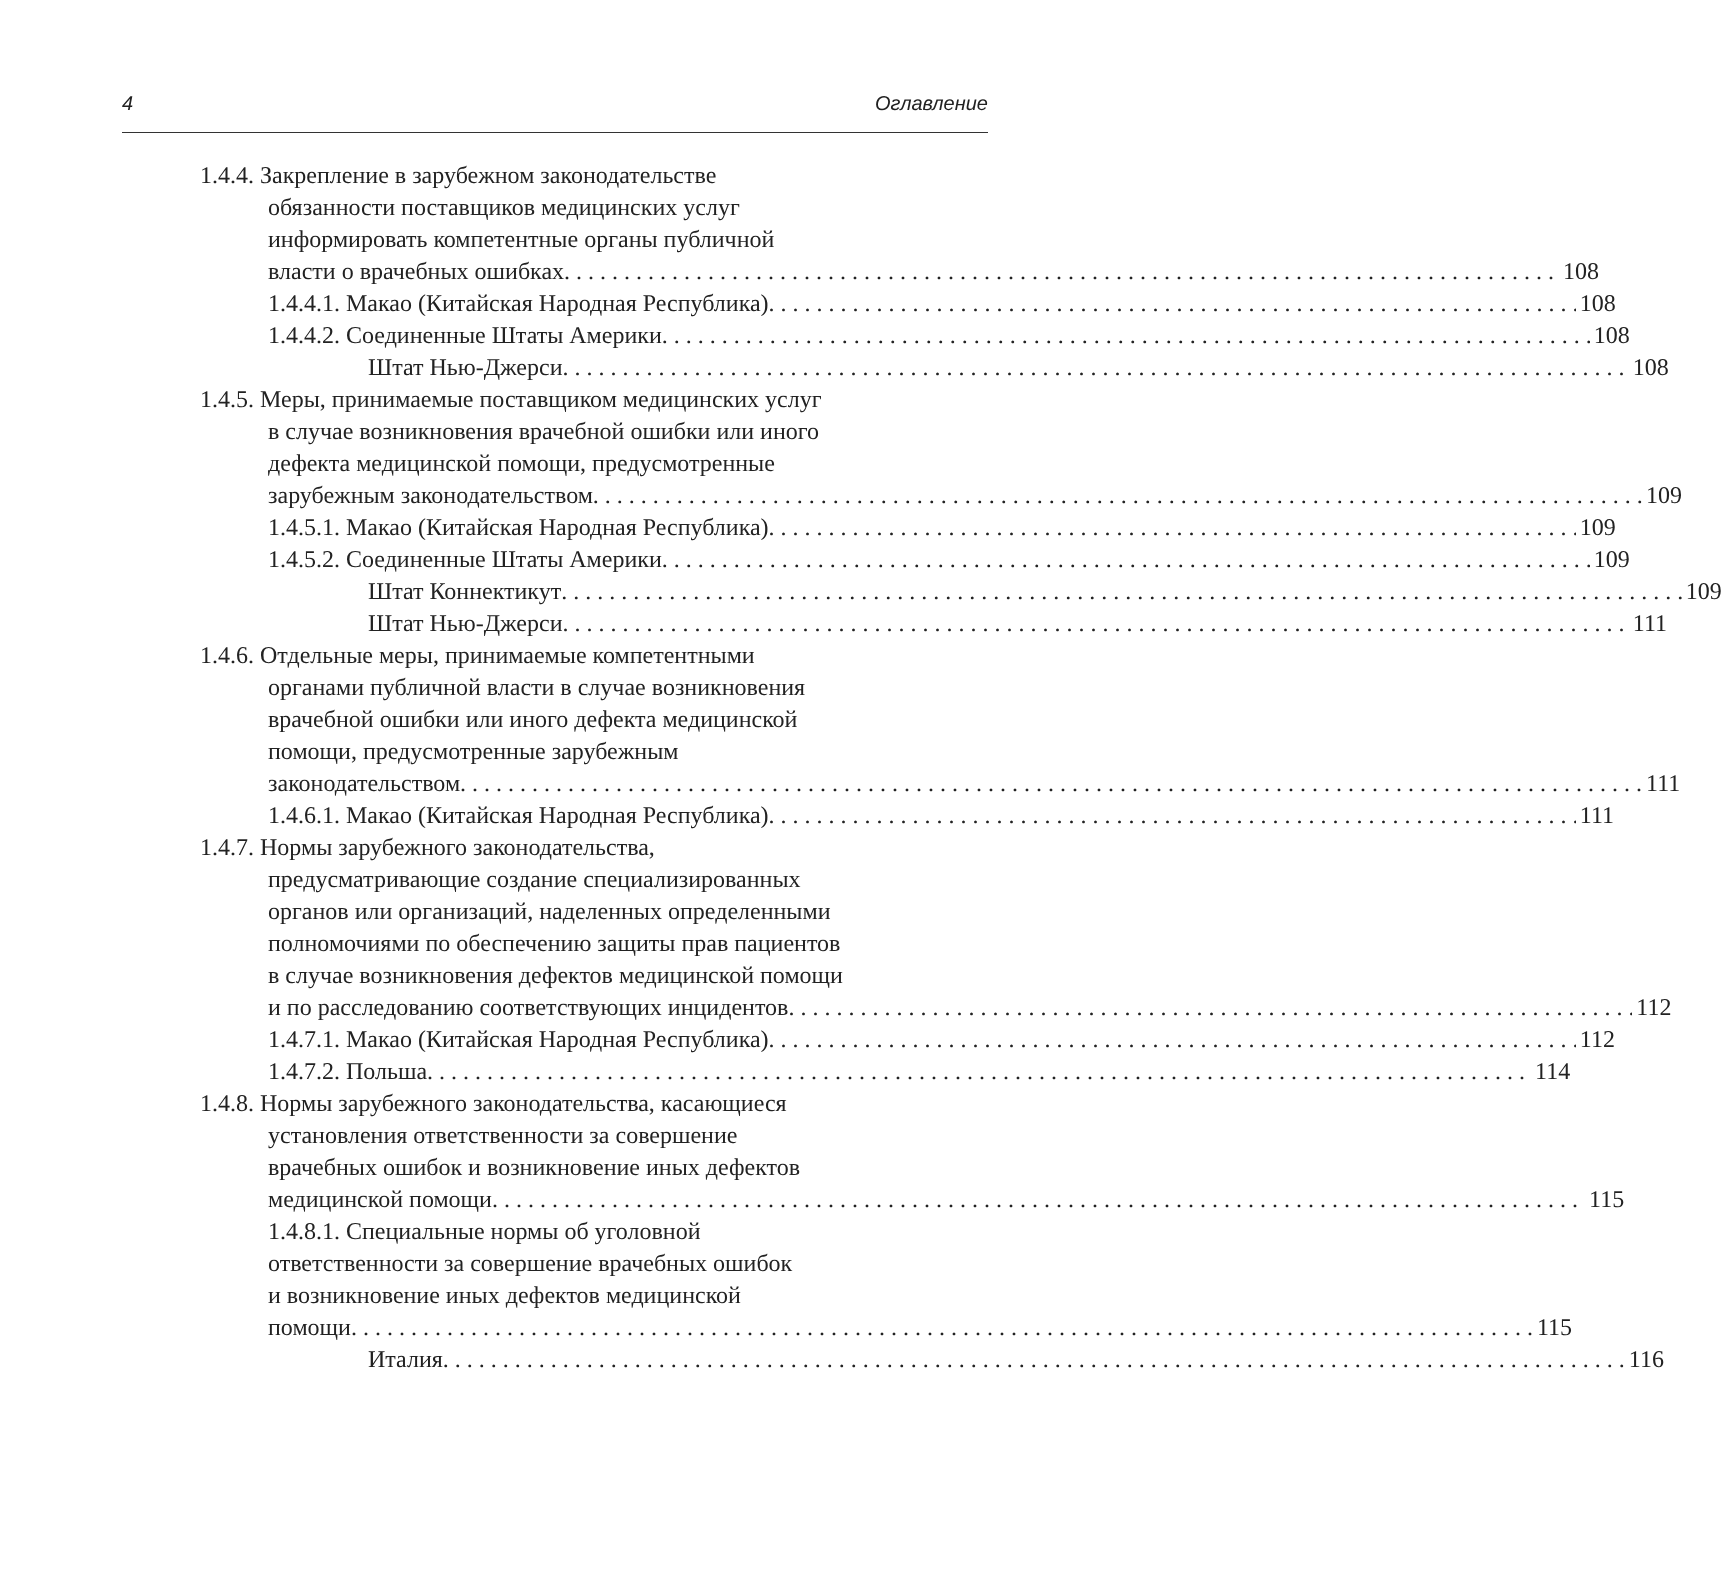4 Оглавление
1.4.4. Закрепление в зарубежном законодательстве
обязанности поставщиков медицинских услуг
информировать компетентные органы публичной
власти о врачебных ошибках 108
1.4.4.1. Макао (Китайская Народная Республика) 108
1.4.4.2. Соединенные Штаты Америки 108
Штат Нью-Джерси 108
1.4.5. Меры, принимаемые поставщиком медицинских услуг
в случае возникновения врачебной ошибки или иного
дефекта медицинской помощи, предусмотренные
зарубежным законодательством 109
1.4.5.1. Макао (Китайская Народная Республика) 109
1.4.5.2. Соединенные Штаты Америки 109
Штат Коннектикут 109
Штат Нью-Джерси 111
1.4.6. Отдельные меры, принимаемые компетентными
органами публичной власти в случае возникновения
врачебной ошибки или иного дефекта медицинской
помощи, предусмотренные зарубежным
законодательством 111
1.4.6.1. Макао (Китайская Народная Республика) 111
1.4.7. Нормы зарубежного законодательства,
предусматривающие создание специализированных
органов или организаций, наделенных определенными
полномочиями по обеспечению защиты прав пациентов
в случае возникновения дефектов медицинской помощи
и по расследованию соответствующих инцидентов 112
1.4.7.1. Макао (Китайская Народная Республика) 112
1.4.7.2. Польша 114
1.4.8. Нормы зарубежного законодательства, касающиеся
установления ответственности за совершение
врачебных ошибок и возникновение иных дефектов
медицинской помощи 115
1.4.8.1. Специальные нормы об уголовной
ответственности за совершение врачебных ошибок
и возникновение иных дефектов медицинской
помощи 115
Италия 116